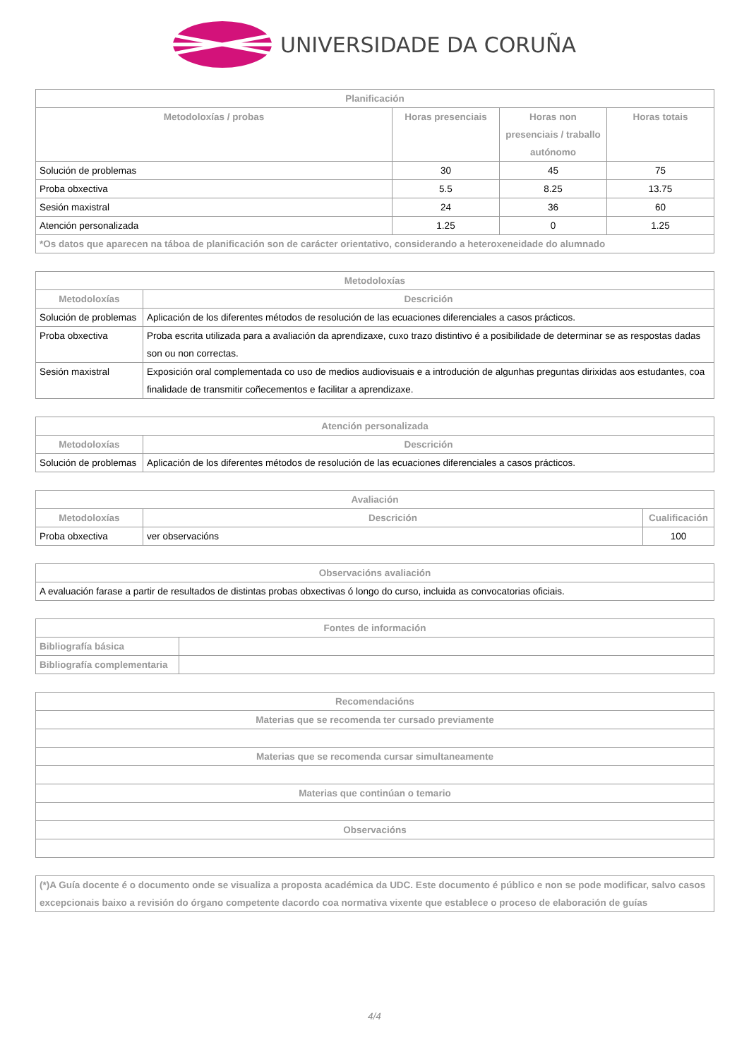UNIVERSIDADE DA CORUÑA
| Planificación | | | |
| --- | --- | --- | --- |
| Metodoloxías / probas | Horas presenciais | Horas non presenciais / traballo autónomo | Horas totais |
| Solución de problemas | 30 | 45 | 75 |
| Proba obxectiva | 5.5 | 8.25 | 13.75 |
| Sesión maxistral | 24 | 36 | 60 |
| Atención personalizada | 1.25 | 0 | 1.25 |
| *Os datos que aparecen na táboa de planificación son de carácter orientativo, considerando a heteroxeneidade do alumnado | | | |
| Metodoloxías | |
| --- | --- |
| Metodoloxías | Descrición |
| Solución de problemas | Aplicación de los diferentes métodos de resolución de las ecuaciones diferenciales a casos prácticos. |
| Proba obxectiva | Proba escrita utilizada para a avaliación da aprendizaxe, cuxo trazo distintivo é a posibilidade de determinar se as respostas dadas son ou non correctas. |
| Sesión maxistral | Exposición oral complementada co uso de medios audiovisuais e a introdución de algunhas preguntas dirixidas aos estudantes, coa finalidade de transmitir coñecementos e facilitar a aprendizaxe. |
| Atención personalizada | |
| --- | --- |
| Metodoloxías | Descrición |
| Solución de problemas | Aplicación de los diferentes métodos de resolución de las ecuaciones diferenciales a casos prácticos. |
| Avaliación | | |
| --- | --- | --- |
| Metodoloxías | Descrición | Cualificación |
| Proba obxectiva | ver observacións | 100 |
| Observacións avaliación |
| --- |
| A evaluación farase a partir de resultados de distintas probas obxectivas ó longo do curso, incluida as convocatorias oficiais. |
| Fontes de información | |
| --- | --- |
| Bibliografía básica | |
| Bibliografía complementaria | |
| Recomendacións |
| --- |
| Materias que se recomenda ter cursado previamente |
| Materias que se recomenda cursar simultaneamente |
| Materias que continúan o temario |
| Observacións |
| (*)A Guía docente é o documento onde se visualiza a proposta académica da UDC. Este documento é público e non se pode modificar, salvo casos excepcionais baixo a revisión do órgano competente dacordo coa normativa vixente que establece o proceso de elaboración de guías |
4/4